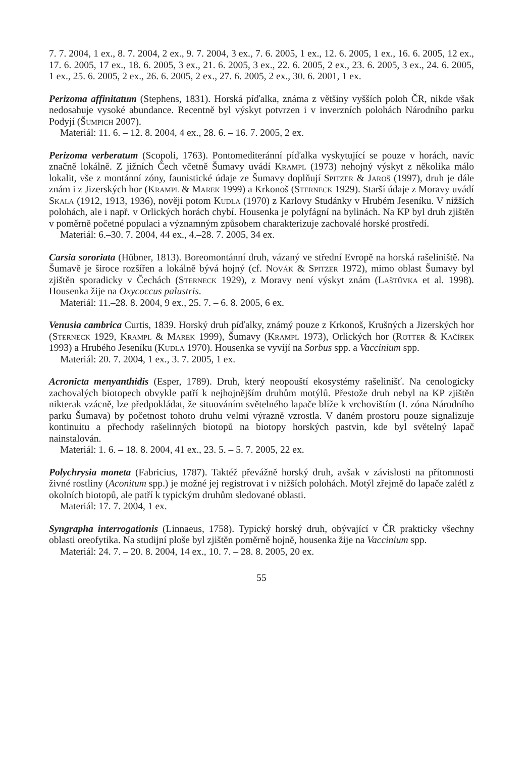7. 7. 2004, 1 ex., 8. 7. 2004, 2 ex., 9. 7. 2004, 3 ex., 7. 6. 2005, 1 ex., 12. 6. 2005, 1 ex., 16. 6. 2005, 12 ex., 17. 6. 2005, 17 ex., 18. 6. 2005, 3 ex., 21. 6. 2005, 3 ex., 22. 6. 2005, 2 ex., 23. 6. 2005, 3 ex., 24. 6. 2005, 1 ex., 25. 6. 2005, 2 ex., 26. 6. 2005, 2 ex., 27. 6. 2005, 2 ex., 30. 6. 2001, 1 ex.
Perizoma affinitatum (Stephens, 1831). Horská píďalka, známa z většiny vyšších poloh ČR, nikde však nedosahuje vysoké abundance. Recentně byl výskyt potvrzen i v inverzních polohách Národního parku Podyjí (Šumpich 2007).
Materiál: 11. 6. – 12. 8. 2004, 4 ex., 28. 6. – 16. 7. 2005, 2 ex.
Perizoma verberatum (Scopoli, 1763). Pontomediteránní píďalka vyskytující se pouze v horách, navíc značně lokálně. Z jižních Čech včetně Šumavy uvádí Krampl (1973) nehojný výskyt z několika málo lokalit, vše z montánní zóny, faunistické údaje ze Šumavy doplňují Spitzer & Jaroš (1997), druh je dále znám i z Jizerských hor (Krampl & Marek 1999) a Krkonoš (Sterneck 1929). Starší údaje z Moravy uvádí Skala (1912, 1913, 1936), nověji potom Kudla (1970) z Karlovy Studánky v Hrubém Jeseníku. V nižších polohách, ale i např. v Orlických horách chybí. Housenka je polyfágní na bylinách. Na KP byl druh zjištěn v poměrně početné populaci a významným způsobem charakterizuje zachovalé horské prostředí.
Materiál: 6.–30. 7. 2004, 44 ex., 4.–28. 7. 2005, 34 ex.
Carsia sororiata (Hübner, 1813). Boreomontánní druh, vázaný ve střední Evropě na horská rašeliniště. Na Šumavě je široce rozšířen a lokálně bývá hojný (cf. Novák & Spitzer 1972), mimo oblast Šumavy byl zjištěn sporadicky v Čechách (Sterneck 1929), z Moravy není výskyt znám (Laštůvka et al. 1998). Housenka žije na Oxycoccus palustris.
Materiál: 11.–28. 8. 2004, 9 ex., 25. 7. – 6. 8. 2005, 6 ex.
Venusia cambrica Curtis, 1839. Horský druh píďalky, známý pouze z Krkonoš, Krušných a Jizerských hor (Sterneck 1929, Krampl & Marek 1999), Šumavy (Krampl 1973), Orlických hor (Rotter & Kačírek 1993) a Hrubého Jeseníku (Kudla 1970). Housenka se vyvíjí na Sorbus spp. a Vaccinium spp.
Materiál: 20. 7. 2004, 1 ex., 3. 7. 2005, 1 ex.
Acronicta menyanthidis (Esper, 1789). Druh, který neopouští ekosystémy rašelinišť. Na cenologicky zachovalých biotopech obvykle patří k nejhojnějším druhům motýlů. Přestože druh nebyl na KP zjištěn nikterak vzácně, lze předpokládat, že situováním světelného lapače blíže k vrchovištím (I. zóna Národního parku Šumava) by početnost tohoto druhu velmi výrazně vzrostla. V daném prostoru pouze signalizuje kontinuitu a přechody rašelinných biotopů na biotopy horských pastvin, kde byl světelný lapač nainstalován.
Materiál: 1. 6. – 18. 8. 2004, 41 ex., 23. 5. – 5. 7. 2005, 22 ex.
Polychrysia moneta (Fabricius, 1787). Taktéž převážně horský druh, avšak v závislosti na přítomnosti živné rostliny (Aconitum spp.) je možné jej registrovat i v nižších polohách. Motýl zřejmě do lapače zalétl z okolních biotopů, ale patří k typickým druhům sledované oblasti.
Materiál: 17. 7. 2004, 1 ex.
Syngrapha interrogationis (Linnaeus, 1758). Typický horský druh, obývající v ČR prakticky všechny oblasti oreofytika. Na studijní ploše byl zjištěn poměrně hojně, housenka žije na Vaccinium spp.
Materiál: 24. 7. – 20. 8. 2004, 14 ex., 10. 7. – 28. 8. 2005, 20 ex.
55